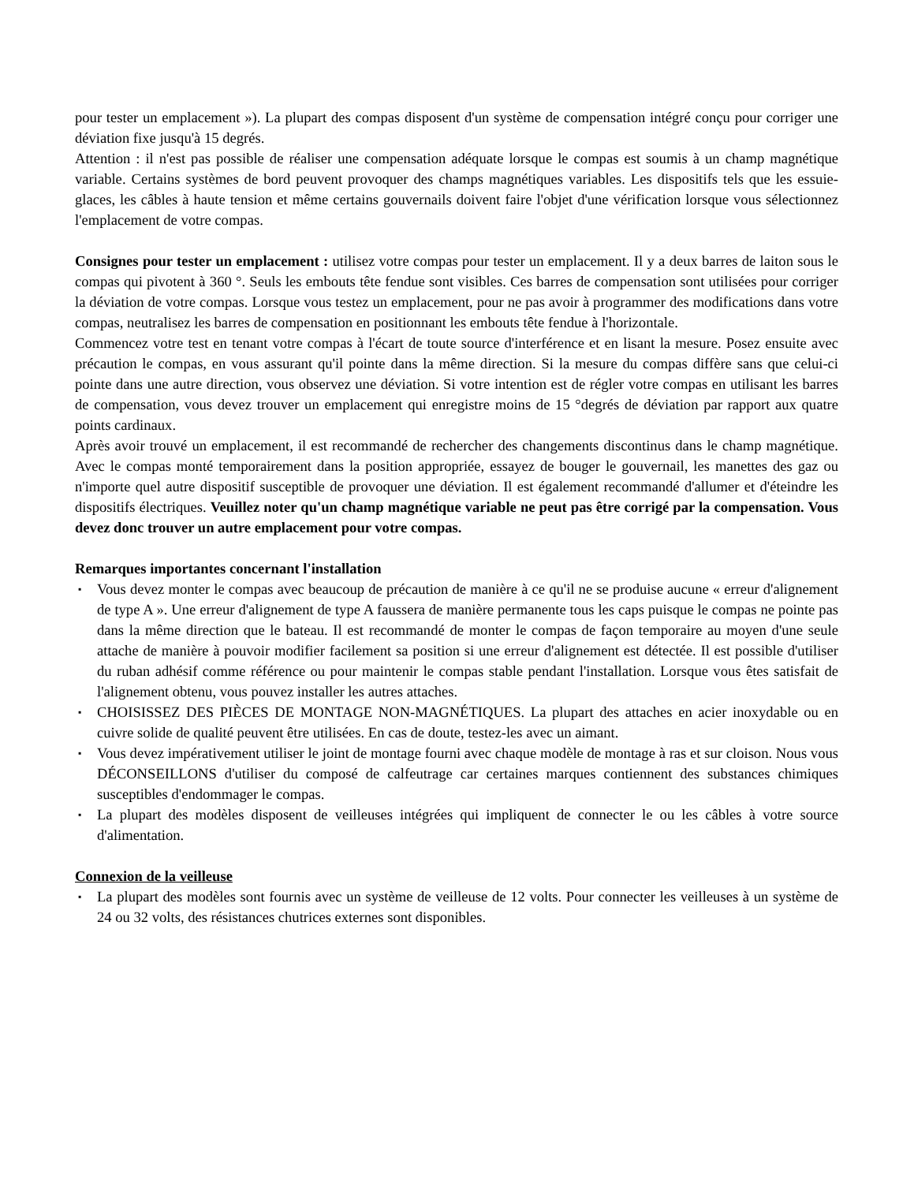pour tester un emplacement »). La plupart des compas disposent d'un système de compensation intégré conçu pour corriger une déviation fixe jusqu'à 15 degrés.
Attention : il n'est pas possible de réaliser une compensation adéquate lorsque le compas est soumis à un champ magnétique variable. Certains systèmes de bord peuvent provoquer des champs magnétiques variables. Les dispositifs tels que les essuie-glaces, les câbles à haute tension et même certains gouvernails doivent faire l'objet d'une vérification lorsque vous sélectionnez l'emplacement de votre compas.
Consignes pour tester un emplacement : utilisez votre compas pour tester un emplacement. Il y a deux barres de laiton sous le compas qui pivotent à 360 °. Seuls les embouts tête fendue sont visibles. Ces barres de compensation sont utilisées pour corriger la déviation de votre compas. Lorsque vous testez un emplacement, pour ne pas avoir à programmer des modifications dans votre compas, neutralisez les barres de compensation en positionnant les embouts tête fendue à l'horizontale.
Commencez votre test en tenant votre compas à l'écart de toute source d'interférence et en lisant la mesure. Posez ensuite avec précaution le compas, en vous assurant qu'il pointe dans la même direction. Si la mesure du compas diffère sans que celui-ci pointe dans une autre direction, vous observez une déviation. Si votre intention est de régler votre compas en utilisant les barres de compensation, vous devez trouver un emplacement qui enregistre moins de 15 °degrés de déviation par rapport aux quatre points cardinaux.
Après avoir trouvé un emplacement, il est recommandé de rechercher des changements discontinus dans le champ magnétique. Avec le compas monté temporairement dans la position appropriée, essayez de bouger le gouvernail, les manettes des gaz ou n'importe quel autre dispositif susceptible de provoquer une déviation. Il est également recommandé d'allumer et d'éteindre les dispositifs électriques. Veuillez noter qu'un champ magnétique variable ne peut pas être corrigé par la compensation. Vous devez donc trouver un autre emplacement pour votre compas.
Remarques importantes concernant l'installation
▪ Vous devez monter le compas avec beaucoup de précaution de manière à ce qu'il ne se produise aucune « erreur d'alignement de type A ». Une erreur d'alignement de type A faussera de manière permanente tous les caps puisque le compas ne pointe pas dans la même direction que le bateau. Il est recommandé de monter le compas de façon temporaire au moyen d'une seule attache de manière à pouvoir modifier facilement sa position si une erreur d'alignement est détectée. Il est possible d'utiliser du ruban adhésif comme référence ou pour maintenir le compas stable pendant l'installation. Lorsque vous êtes satisfait de l'alignement obtenu, vous pouvez installer les autres attaches.
▪ CHOISISSEZ DES PIÈCES DE MONTAGE NON-MAGNÉTIQUES. La plupart des attaches en acier inoxydable ou en cuivre solide de qualité peuvent être utilisées. En cas de doute, testez-les avec un aimant.
▪ Vous devez impérativement utiliser le joint de montage fourni avec chaque modèle de montage à ras et sur cloison. Nous vous DÉCONSEILLONS d'utiliser du composé de calfeutrage car certaines marques contiennent des substances chimiques susceptibles d'endommager le compas.
▪ La plupart des modèles disposent de veilleuses intégrées qui impliquent de connecter le ou les câbles à votre source d'alimentation.
Connexion de la veilleuse
▪ La plupart des modèles sont fournis avec un système de veilleuse de 12 volts. Pour connecter les veilleuses à un système de 24 ou 32 volts, des résistances chutrices externes sont disponibles.